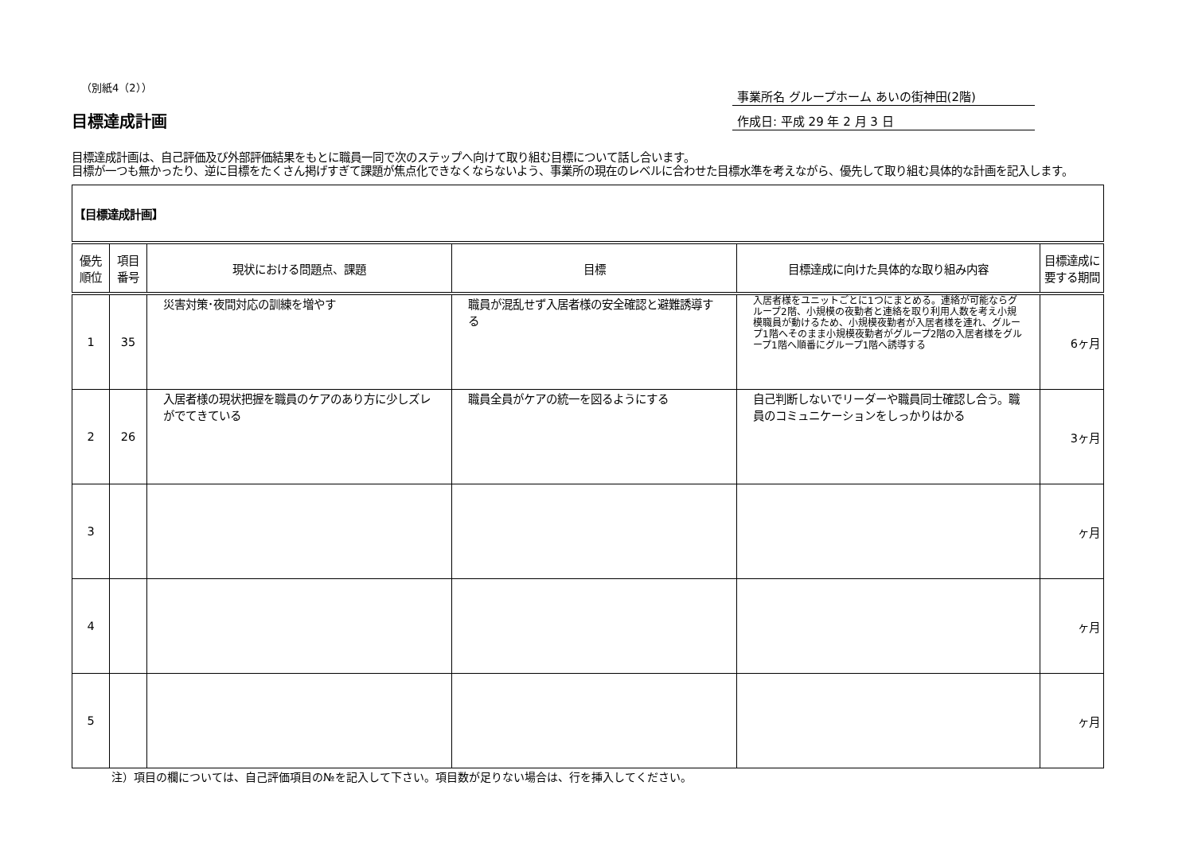（別紙4（2））
目標達成計画
事業所名 グループホーム あいの街神田(2階)
作成日: 平成 29 年 2 月 3 日
目標達成計画は、自己評価及び外部評価結果をもとに職員一同で次のステップへ向けて取り組む目標について話し合います。
目標が一つも無かったり、逆に目標をたくさん掲げすぎて課題が焦点化できなくならないよう、事業所の現在のレベルに合わせた目標水準を考えながら、優先して取り組む具体的な計画を記入します。
| 【目標達成計画】 | | | | | |
| --- | --- | --- | --- | --- | --- |
| 優先 順位 | 項目 番号 | 現状における問題点、課題 | 目標 | 目標達成に向けた具体的な取り組み内容 | 目標達成に 要する期間 |
| 1 | 35 | 災害対策･夜間対応の訓練を増やす | 職員が混乱せず入居者様の安全確認と避難誘導する | 入居者様をユニットごとに1つにまとめる。連絡が可能ならグループ2階、小規模の夜勤者と連絡を取り利用人数を考え小規模職員が動けるため、小規模夜勤者が入居者様を連れ、グループ1階へそのまま小規模夜勤者がグループ2階の入居者様をグループ1階へ順番にグループ1階へ誘導する | 6ヶ月 |
| 2 | 26 | 入居者様の現状把握を職員のケアのあり方に少しズレがでてきている | 職員全員がケアの統一を図るようにする | 自己判断しないでリーダーや職員同士確認し合う。職員のコミュニケーションをしっかりはかる | 3ヶ月 |
| 3 | | | | | ヶ月 |
| 4 | | | | | ヶ月 |
| 5 | | | | | ヶ月 |
注）項目の欄については、自己評価項目の№を記入して下さい。項目数が足りない場合は、行を挿入してください。